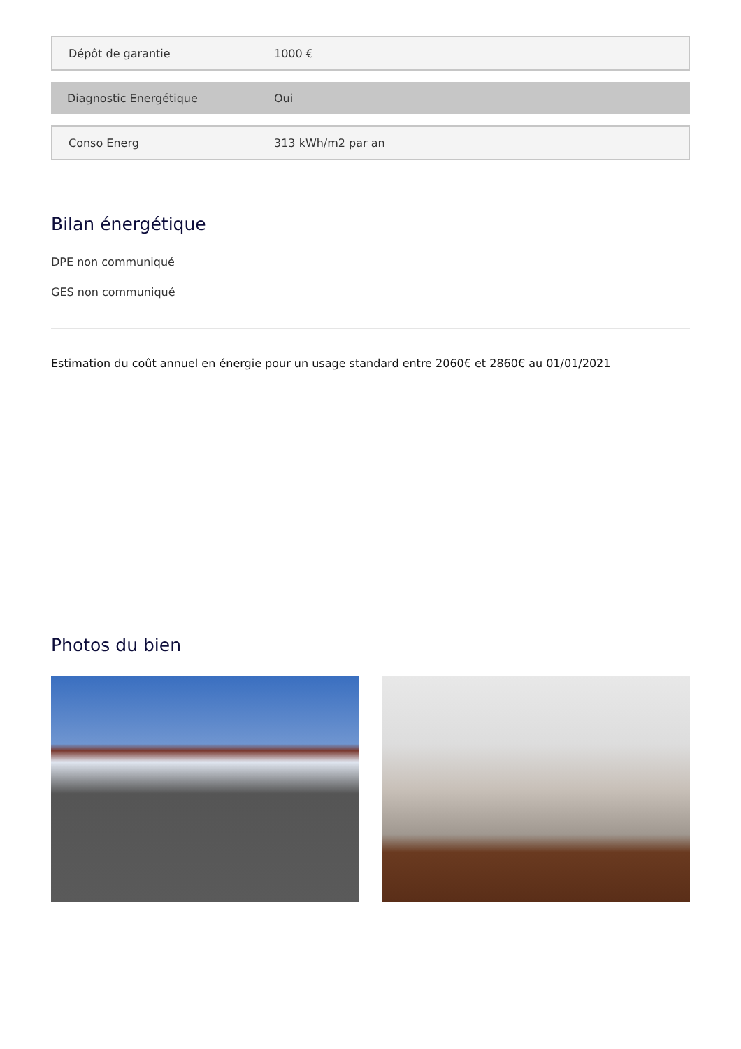| Dépôt de garantie | 1000 € |
| Diagnostic Energétique | Oui |
| Conso Energ | 313 kWh/m2 par an |
Bilan énergétique
DPE non communiqué
GES non communiqué
Estimation du coût annuel en énergie pour un usage standard entre 2060€ et 2860€ au 01/01/2021
Photos du bien